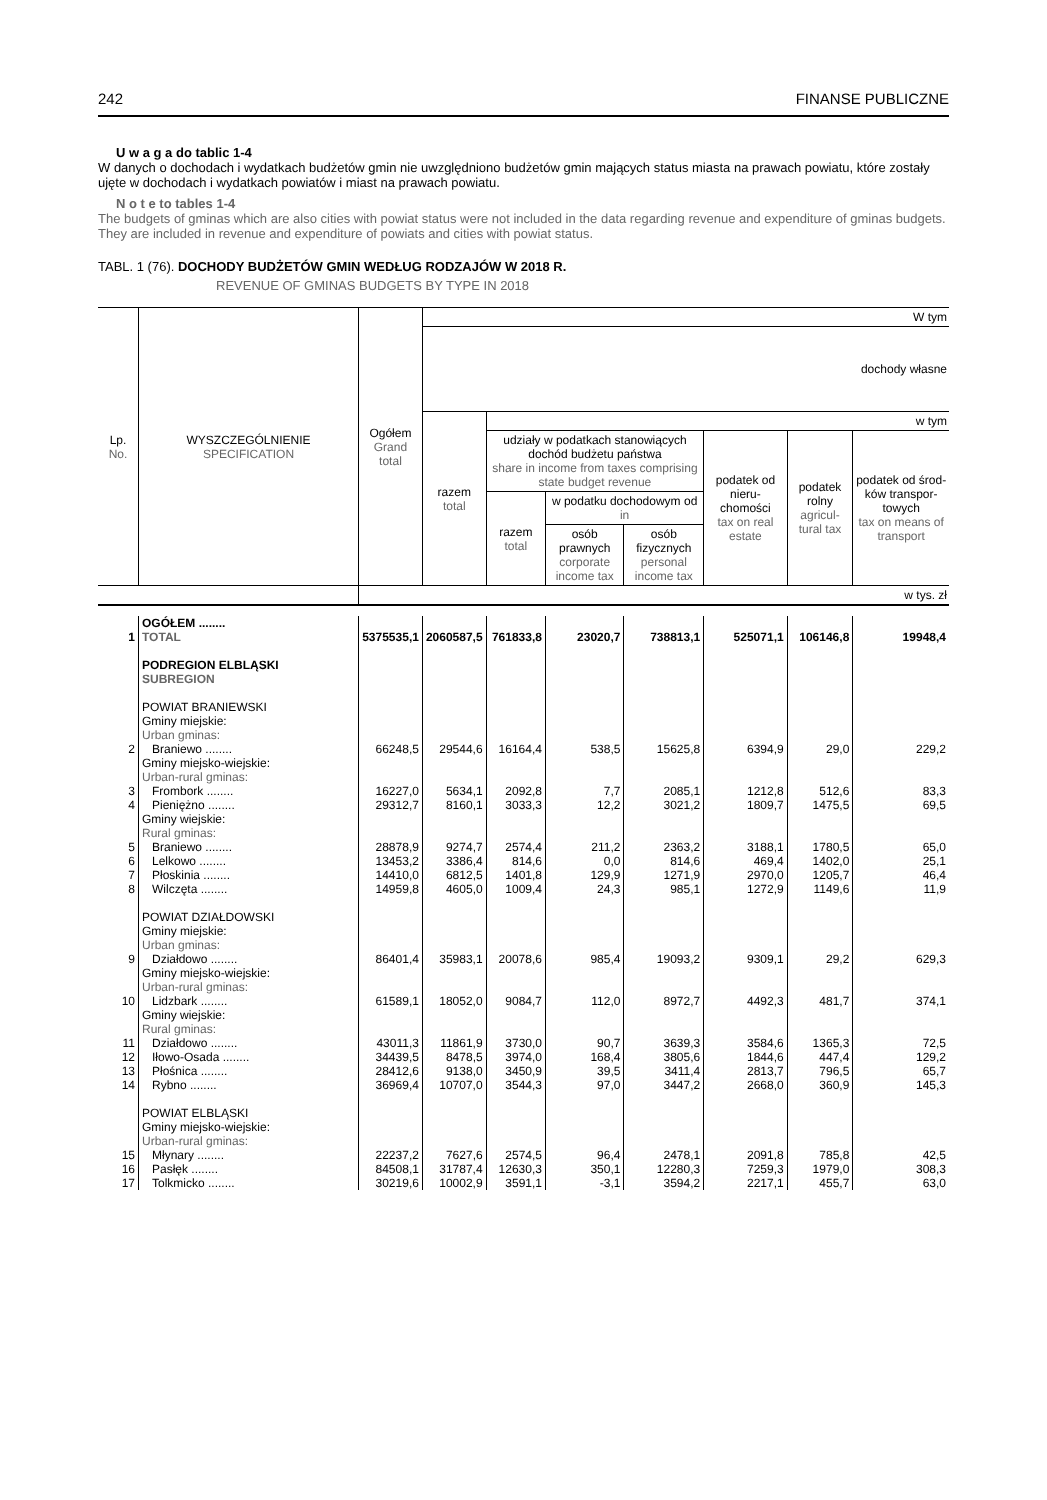242 FINANSE PUBLICZNE
U w a g a do tablic 1-4
W danych o dochodach i wydatkach budżetów gmin nie uwzględniono budżetów gmin mających status miasta na prawach powiatu, które zostały ujęte w dochodach i wydatkach powiatów i miast na prawach powiatu.
N o t e to tables 1-4
The budgets of gminas which are also cities with powiat status were not included in the data regarding revenue and expenditure of gminas budgets. They are included in revenue and expenditure of powiats and cities with powiat status.
TABL. 1 (76). DOCHODY BUDŻETÓW GMIN WEDŁUG RODZAJÓW W 2018 R.
REVENUE OF GMINAS BUDGETS BY TYPE IN 2018
| Lp. No. | WYSZCZEGÓLNIENIE SPECIFICATION | Ogółem Grand total | W tym | | | | | | |
| --- | --- | --- | --- | --- | --- | --- | --- | --- | --- |
| | | | dochody własne | | | | | | |
| | | | razem total | w tym | | | | | |
| | | | | udziały w podatkach stanowiących dochód budżetu państwa share in income from taxes comprising state budget revenue | | | podatek od nieru-chomości tax on real estate | podatek rolny agricul-tural tax | podatek od środ-ków transpor-towych tax on means of transport |
| | | | | razem total | w podatku dochodowym od in | | | | |
| | | | | | osób prawnych corporate income tax | osób fizycznych personal income tax | | | |
| | | w tys. zł | | | | | | | |
| 1 | OGÓŁEM ........ TOTAL | 5375535,1 | 2060587,5 | 761833,8 | 23020,7 | 738813,1 | 525071,1 | 106146,8 | 19948,4 |
| | PODREGION ELBLĄSKI SUBREGION | | | | | | | | |
| | POWIAT BRANIEWSKI Gminy miejskie: Urban gminas: | | | | | | | | |
| 2 | Braniewo ........ | 66248,5 | 29544,6 | 16164,4 | 538,5 | 15625,8 | 6394,9 | 29,0 | 229,2 |
| | Gminy miejsko-wiejskie: Urban-rural gminas: | | | | | | | | |
| 3 | Frombork ........ | 16227,0 | 5634,1 | 2092,8 | 7,7 | 2085,1 | 1212,8 | 512,6 | 83,3 |
| 4 | Pieniężno ........ | 29312,7 | 8160,1 | 3033,3 | 12,2 | 3021,2 | 1809,7 | 1475,5 | 69,5 |
| | Gminy wiejskie: Rural gminas: | | | | | | | | |
| 5 | Braniewo ........ | 28878,9 | 9274,7 | 2574,4 | 211,2 | 2363,2 | 3188,1 | 1780,5 | 65,0 |
| 6 | Lelkowo ........ | 13453,2 | 3386,4 | 814,6 | 0,0 | 814,6 | 469,4 | 1402,0 | 25,1 |
| 7 | Płoskinia ........ | 14410,0 | 6812,5 | 1401,8 | 129,9 | 1271,9 | 2970,0 | 1205,7 | 46,4 |
| 8 | Wilczęta ........ | 14959,8 | 4605,0 | 1009,4 | 24,3 | 985,1 | 1272,9 | 1149,6 | 11,9 |
| | POWIAT DZIAŁDOWSKI Gminy miejskie: Urban gminas: | | | | | | | | |
| 9 | Działdowo ........ | 86401,4 | 35983,1 | 20078,6 | 985,4 | 19093,2 | 9309,1 | 29,2 | 629,3 |
| | Gminy miejsko-wiejskie: Urban-rural gminas: | | | | | | | | |
| 10 | Lidzbark ........ | 61589,1 | 18052,0 | 9084,7 | 112,0 | 8972,7 | 4492,3 | 481,7 | 374,1 |
| | Gminy wiejskie: Rural gminas: | | | | | | | | |
| 11 | Działdowo ........ | 43011,3 | 11861,9 | 3730,0 | 90,7 | 3639,3 | 3584,6 | 1365,3 | 72,5 |
| 12 | Iłowo-Osada ........ | 34439,5 | 8478,5 | 3974,0 | 168,4 | 3805,6 | 1844,6 | 447,4 | 129,2 |
| 13 | Płośnica ........ | 28412,6 | 9138,0 | 3450,9 | 39,5 | 3411,4 | 2813,7 | 796,5 | 65,7 |
| 14 | Rybno ........ | 36969,4 | 10707,0 | 3544,3 | 97,0 | 3447,2 | 2668,0 | 360,9 | 145,3 |
| | POWIAT ELBLĄSKI Gminy miejsko-wiejskie: Urban-rural gminas: | | | | | | | | |
| 15 | Młynary ........ | 22237,2 | 7627,6 | 2574,5 | 96,4 | 2478,1 | 2091,8 | 785,8 | 42,5 |
| 16 | Pasłęk ........ | 84508,1 | 31787,4 | 12630,3 | 350,1 | 12280,3 | 7259,3 | 1979,0 | 308,3 |
| 17 | Tolkmicko ........ | 30219,6 | 10002,9 | 3591,1 | -3,1 | 3594,2 | 2217,1 | 455,7 | 63,0 |